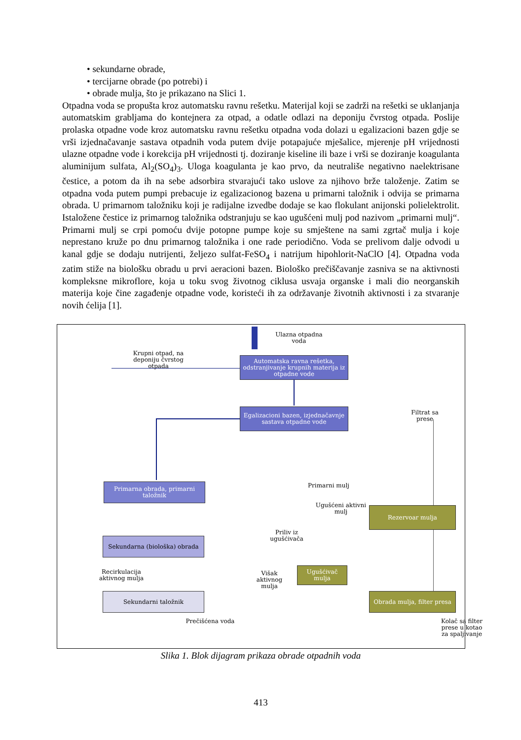• sekundarne obrade,
• tercijarne obrade (po potrebi) i
• obrade mulja, što je prikazano na Slici 1.
Otpadna voda se propušta kroz automatsku ravnu rešetku. Materijal koji se zadrži na rešetki se uklanjanja automatskim grabljama do kontejnera za otpad, a odatle odlazi na deponiju čvrstog otpada. Poslije prolaska otpadne vode kroz automatsku ravnu rešetku otpadna voda dolazi u egalizacioni bazen gdje se vrši izjednačavanje sastava otpadnih voda putem dvije potapajuće mješalice, mjerenje pH vrijednosti ulazne otpadne vode i korekcija pH vrijednosti tj. doziranje kiseline ili baze i vrši se doziranje koagulanta aluminijum sulfata, Al<sub>2</sub>(SO<sub>4</sub>)<sub>3</sub>. Uloga koagulanta je kao prvo, da neutrališe negativno naelektrisane čestice, a potom da ih na sebe adsorbira stvarajući tako uslove za njihovo brže taloženje. Zatim se otpadna voda putem pumpi prebacuje iz egalizacionog bazena u primarni taložnik i odvija se primarna obrada. U primarnom taložniku koji je radijalne izvedbe dodaje se kao flokulant anijonski polielektrolit. Istaložene čestice iz primarnog taložnika odstranjuju se kao ugušćeni mulj pod nazivom „primarni mulj“. Primarni mulj se crpi pomoću dvije potopne pumpe koje su smještene na sami zgrtač mulja i koje neprestano kruže po dnu primarnog taložnika i one rade periodično. Voda se prelivom dalje odvodi u kanal gdje se dodaju nutrijenti, željezo sulfat-FeSO<sub>4</sub> i natrijum hipohlorit-NaClO [4]. Otpadna voda zatim stiže na biološku obradu u prvi aeracioni bazen. Biološko prečiščavanje zasniva se na aktivnosti kompleksne mikroflore, koja u toku svog životnog ciklusa usvaja organske i mali dio neorganskih materija koje čine zagađenje otpadne vode, koristeći ih za održavanje životnih aktivnosti i za stvaranje novih ćelija [1].
Ulazna otpadna voda
Krupni otpad, na deponiju čvrstog otpada
Automatska ravna rešetka, odstranjivanje krupnih materija iz otpadne vode
Filtrat sa prese
Egalizacioni bazen, izjednačavnje sastava otpadne vode
Primarna obrada, primarni taložnik
Primarni mulj
Ugušćeni aktivni mulj
Rezervoar mulja
Priliv iz ugušćivača
Sekundarna (biološka) obrada
Ugušćivač mulja
Recirkulacija aktivnog mulja
Višak aktivnog mulja
Sekundarni taložnik
Obrada mulja, filter presa
Prečišćena voda
Kolač sa filter prese u kotao za spaljivanje
Slika 1. Blok dijagram prikaza obrade otpadnih voda
413